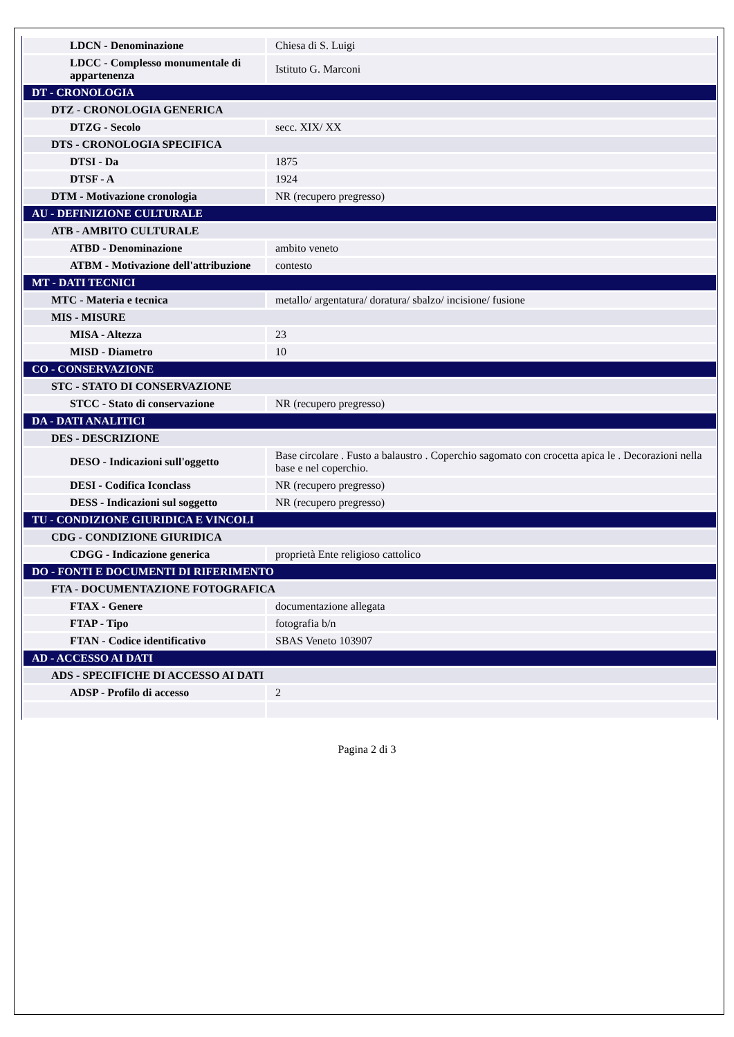| LDCN - Denominazione | Chiesa di S. Luigi |
| LDCC - Complesso monumentale di appartenenza | Istituto G. Marconi |
| DT - CRONOLOGIA | |
| DTZ - CRONOLOGIA GENERICA | |
| DTZG - Secolo | secc. XIX/ XX |
| DTS - CRONOLOGIA SPECIFICA | |
| DTSI - Da | 1875 |
| DTSF - A | 1924 |
| DTM - Motivazione cronologia | NR (recupero pregresso) |
| AU - DEFINIZIONE CULTURALE | |
| ATB - AMBITO CULTURALE | |
| ATBD - Denominazione | ambito veneto |
| ATBM - Motivazione dell'attribuzione | contesto |
| MT - DATI TECNICI | |
| MTC - Materia e tecnica | metallo/ argentatura/ doratura/ sbalzo/ incisione/ fusione |
| MIS - MISURE | |
| MISA - Altezza | 23 |
| MISD - Diametro | 10 |
| CO - CONSERVAZIONE | |
| STC - STATO DI CONSERVAZIONE | |
| STCC - Stato di conservazione | NR (recupero pregresso) |
| DA - DATI ANALITICI | |
| DES - DESCRIZIONE | |
| DESO - Indicazioni sull'oggetto | Base circolare . Fusto a balaustro . Coperchio sagomato con crocetta apica le . Decorazioni nella base e nel coperchio. |
| DESI - Codifica Iconclass | NR (recupero pregresso) |
| DESS - Indicazioni sul soggetto | NR (recupero pregresso) |
| TU - CONDIZIONE GIURIDICA E VINCOLI | |
| CDG - CONDIZIONE GIURIDICA | |
| CDGG - Indicazione generica | proprietà Ente religioso cattolico |
| DO - FONTI E DOCUMENTI DI RIFERIMENTO | |
| FTA - DOCUMENTAZIONE FOTOGRAFICA | |
| FTAX - Genere | documentazione allegata |
| FTAP - Tipo | fotografia b/n |
| FTAN - Codice identificativo | SBAS Veneto 103907 |
| AD - ACCESSO AI DATI | |
| ADS - SPECIFICHE DI ACCESSO AI DATI | |
| ADSP - Profilo di accesso | 2 |
Pagina 2 di 3